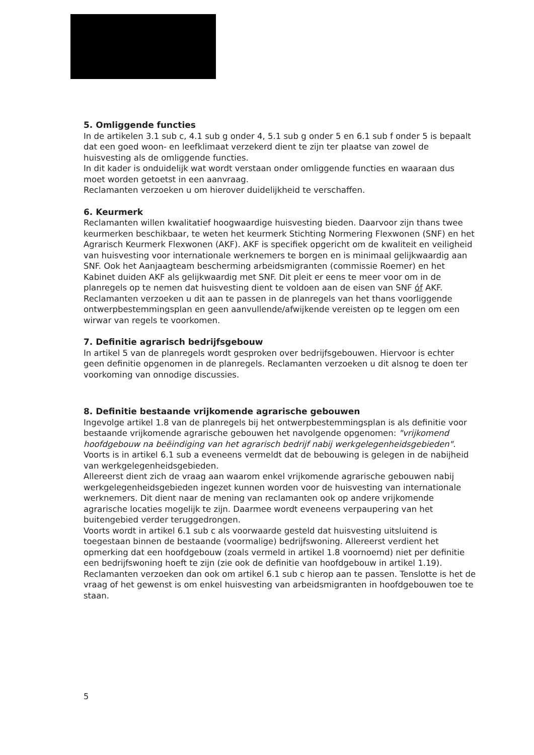5. Omliggende functies
In de artikelen 3.1 sub c, 4.1 sub g onder 4, 5.1 sub g onder 5 en 6.1 sub f onder 5 is bepaalt dat een goed woon- en leefklimaat verzekerd dient te zijn ter plaatse van zowel de huisvesting als de omliggende functies.
In dit kader is onduidelijk wat wordt verstaan onder omliggende functies en waaraan dus moet worden getoetst in een aanvraag.
Reclamanten verzoeken u om hierover duidelijkheid te verschaffen.
6. Keurmerk
Reclamanten willen kwalitatief hoogwaardige huisvesting bieden. Daarvoor zijn thans twee keurmerken beschikbaar, te weten het keurmerk Stichting Normering Flexwonen (SNF) en het Agrarisch Keurmerk Flexwonen (AKF). AKF is specifiek opgericht om de kwaliteit en veiligheid van huisvesting voor internationale werknemers te borgen en is minimaal gelijkwaardig aan SNF. Ook het Aanjaagteam bescherming arbeidsmigranten (commissie Roemer) en het Kabinet duiden AKF als gelijkwaardig met SNF. Dit pleit er eens te meer voor om in de planregels op te nemen dat huisvesting dient te voldoen aan de eisen van SNF óf AKF. Reclamanten verzoeken u dit aan te passen in de planregels van het thans voorliggende ontwerpbestemmingsplan en geen aanvullende/afwijkende vereisten op te leggen om een wirwar van regels te voorkomen.
7. Definitie agrarisch bedrijfsgebouw
In artikel 5 van de planregels wordt gesproken over bedrijfsgebouwen. Hiervoor is echter geen definitie opgenomen in de planregels. Reclamanten verzoeken u dit alsnog te doen ter voorkoming van onnodige discussies.
8. Definitie bestaande vrijkomende agrarische gebouwen
Ingevolge artikel 1.8 van de planregels bij het ontwerpbestemmingsplan is als definitie voor bestaande vrijkomende agrarische gebouwen het navolgende opgenomen: "vrijkomend hoofdgebouw na beëindiging van het agrarisch bedrijf nabij werkgelegenheidsgebieden".
Voorts is in artikel 6.1 sub a eveneens vermeldt dat de bebouwing is gelegen in de nabijheid van werkgelegenheidsgebieden.
Allereerst dient zich de vraag aan waarom enkel vrijkomende agrarische gebouwen nabij werkgelegenheidsgebieden ingezet kunnen worden voor de huisvesting van internationale werknemers. Dit dient naar de mening van reclamanten ook op andere vrijkomende agrarische locaties mogelijk te zijn. Daarmee wordt eveneens verpaupering van het buitengebied verder teruggedrongen.
Voorts wordt in artikel 6.1 sub c als voorwaarde gesteld dat huisvesting uitsluitend is toegestaan binnen de bestaande (voormalige) bedrijfswoning. Allereerst verdient het opmerking dat een hoofdgebouw (zoals vermeld in artikel 1.8 voornoemd) niet per definitie een bedrijfswoning hoeft te zijn (zie ook de definitie van hoofdgebouw in artikel 1.19). Reclamanten verzoeken dan ook om artikel 6.1 sub c hierop aan te passen. Tenslotte is het de vraag of het gewenst is om enkel huisvesting van arbeidsmigranten in hoofdgebouwen toe te staan.
5